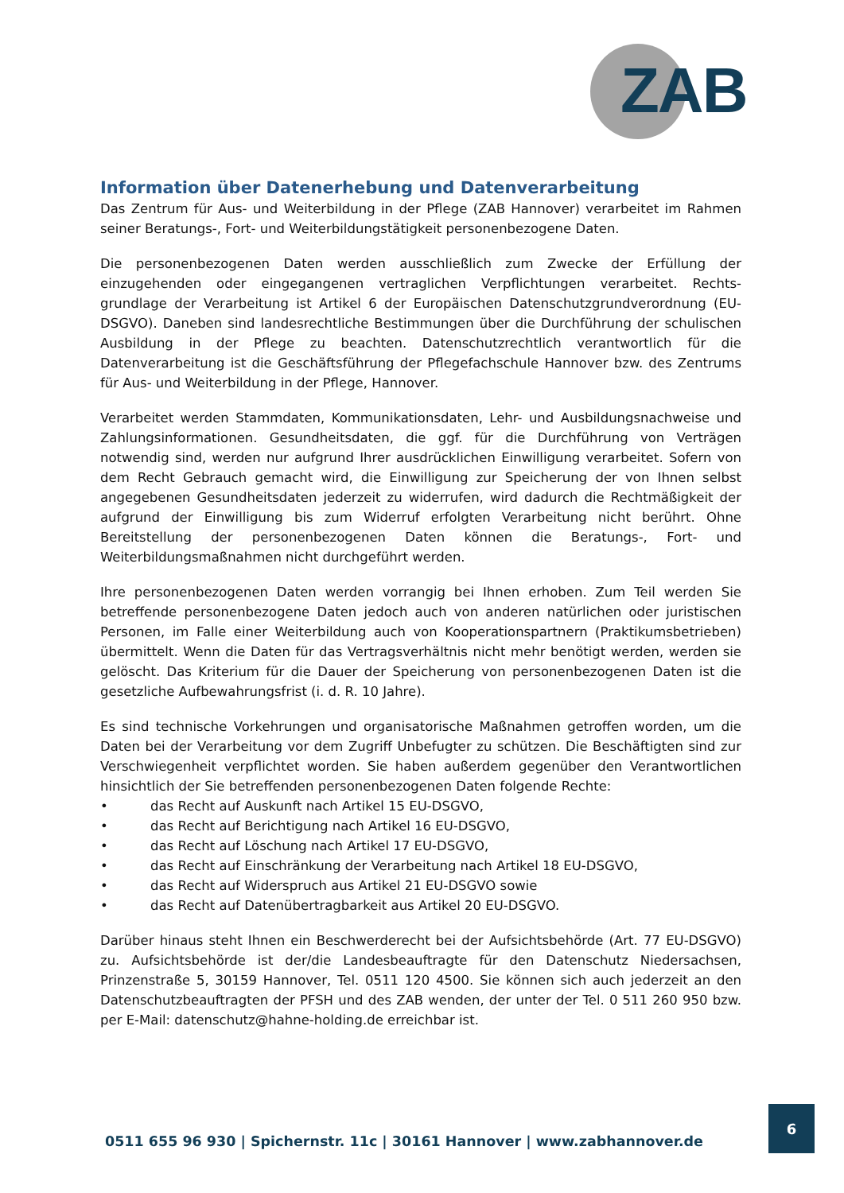ZAB
Information über Datenerhebung und Datenverarbeitung
Das Zentrum für Aus- und Weiterbildung in der Pflege (ZAB Hannover) verarbeitet im Rahmen seiner Beratungs-, Fort- und Weiterbildungstätigkeit personenbezogene Daten.
Die personenbezogenen Daten werden ausschließlich zum Zwecke der Erfüllung der einzugehenden oder eingegangenen vertraglichen Verpflichtungen verarbeitet. Rechts-grundlage der Verarbeitung ist Artikel 6 der Europäischen Datenschutzgrundverordnung (EU-DSGVO). Daneben sind landesrechtliche Bestimmungen über die Durchführung der schulischen Ausbildung in der Pflege zu beachten. Datenschutzrechtlich verantwortlich für die Datenverarbeitung ist die Geschäftsführung der Pflegefachschule Hannover bzw. des Zentrums für Aus- und Weiterbildung in der Pflege, Hannover.
Verarbeitet werden Stammdaten, Kommunikationsdaten, Lehr- und Ausbildungsnachweise und Zahlungsinformationen. Gesundheitsdaten, die ggf. für die Durchführung von Verträgen notwendig sind, werden nur aufgrund Ihrer ausdrücklichen Einwilligung verarbeitet. Sofern von dem Recht Gebrauch gemacht wird, die Einwilligung zur Speicherung der von Ihnen selbst angegebenen Gesundheitsdaten jederzeit zu widerrufen, wird dadurch die Rechtmäßigkeit der aufgrund der Einwilligung bis zum Widerruf erfolgten Verarbeitung nicht berührt. Ohne Bereitstellung der personenbezogenen Daten können die Beratungs-, Fort- und Weiterbildungsmaßnahmen nicht durchgeführt werden.
Ihre personenbezogenen Daten werden vorrangig bei Ihnen erhoben. Zum Teil werden Sie betreffende personenbezogene Daten jedoch auch von anderen natürlichen oder juristischen Personen, im Falle einer Weiterbildung auch von Kooperationspartnern (Praktikumsbetrieben) übermittelt. Wenn die Daten für das Vertragsverhältnis nicht mehr benötigt werden, werden sie gelöscht. Das Kriterium für die Dauer der Speicherung von personenbezogenen Daten ist die gesetzliche Aufbewahrungsfrist (i. d. R. 10 Jahre).
Es sind technische Vorkehrungen und organisatorische Maßnahmen getroffen worden, um die Daten bei der Verarbeitung vor dem Zugriff Unbefugter zu schützen. Die Beschäftigten sind zur Verschwiegenheit verpflichtet worden. Sie haben außerdem gegenüber den Verantwortlichen hinsichtlich der Sie betreffenden personenbezogenen Daten folgende Rechte:
• das Recht auf Auskunft nach Artikel 15 EU-DSGVO,
• das Recht auf Berichtigung nach Artikel 16 EU-DSGVO,
• das Recht auf Löschung nach Artikel 17 EU-DSGVO,
• das Recht auf Einschränkung der Verarbeitung nach Artikel 18 EU-DSGVO,
• das Recht auf Widerspruch aus Artikel 21 EU-DSGVO sowie
• das Recht auf Datenübertragbarkeit aus Artikel 20 EU-DSGVO.
Darüber hinaus steht Ihnen ein Beschwerderecht bei der Aufsichtsbehörde (Art. 77 EU-DSGVO) zu. Aufsichtsbehörde ist der/die Landesbeauftragte für den Datenschutz Niedersachsen, Prinzenstraße 5, 30159 Hannover, Tel. 0511 120 4500. Sie können sich auch jederzeit an den Datenschutzbeauftragten der PFSH und des ZAB wenden, der unter der Tel. 0 511 260 950 bzw. per E-Mail: datenschutz@hahne-holding.de erreichbar ist.
0511 655 96 930 | Spichernstr. 11c | 30161 Hannover | www.zabhannover.de
6